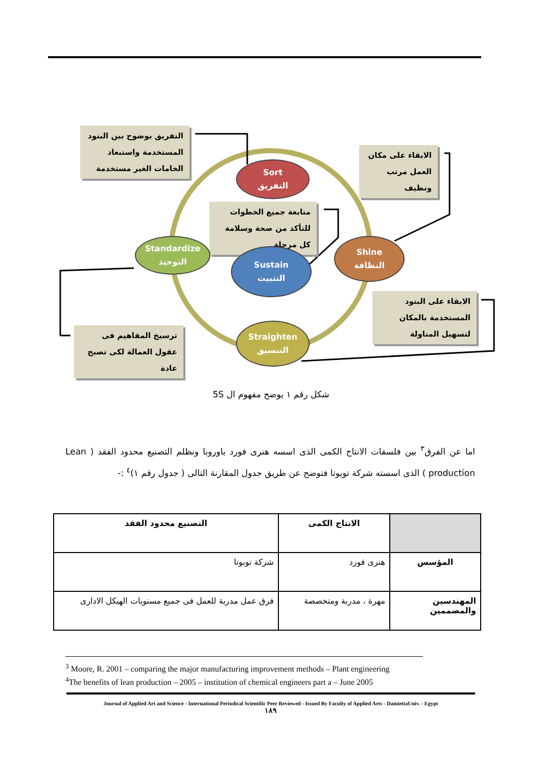التفريق بوضوح بين البنود المستخدمة واستبعاد الخامات الغير مستخدمة
الابقاء على مكان العمل مرتب ونظيف
متابعة جميع الخطوات للتأكد من صحة وسلامة كل مرحلة
الابقاء على البنود المستخدمة بالمكان لتسهيل المناولة
ترسيخ المفاهيم فى عقول العمالة لكى تصبح عادة
Sort
التفريق
Shine
النظافة
Sustain
التثبيت
Standardize
التوحيد
Straighten
التنسيق
شكل رقم ١ يوضح مفهوم ال 5S
اما عن الفرق<sup>٣</sup> بين فلسفات الانتاج الكمى الذى اسسه هنرى فورد باوروبا ونظلم التصنيع محدود الفقد ( Lean production ) الذى اسسته شركة تويوتا فتوضح عن طريق جدول المقارنة التالى ( جدول رقم ١)<sup>٤</sup> :-
| | الانتاج الكمى | التصنيع محدود الفقد |
| --- | --- | --- |
| المؤسس | هنرى فورد | شركة تويوتا |
| المهندسين والمصممين | مهرة ، مدربة ومتخصصة | فرق عمل مدربة للعمل فى جميع مستويات الهيكل الادارى |
<sup>3</sup> Moore, R. 2001 – comparing the major manufacturing improvement methods – Plant engineering
<sup>4</sup> The benefits of lean production – 2005 – institution of chemical engineers part a – June 2005
Journal of Applied Art and Science - International Periodical Scientific Peer Reviewed - Issued By Faculty of Applied Arts - DamiettaUniv. - Egypt
١٨٩